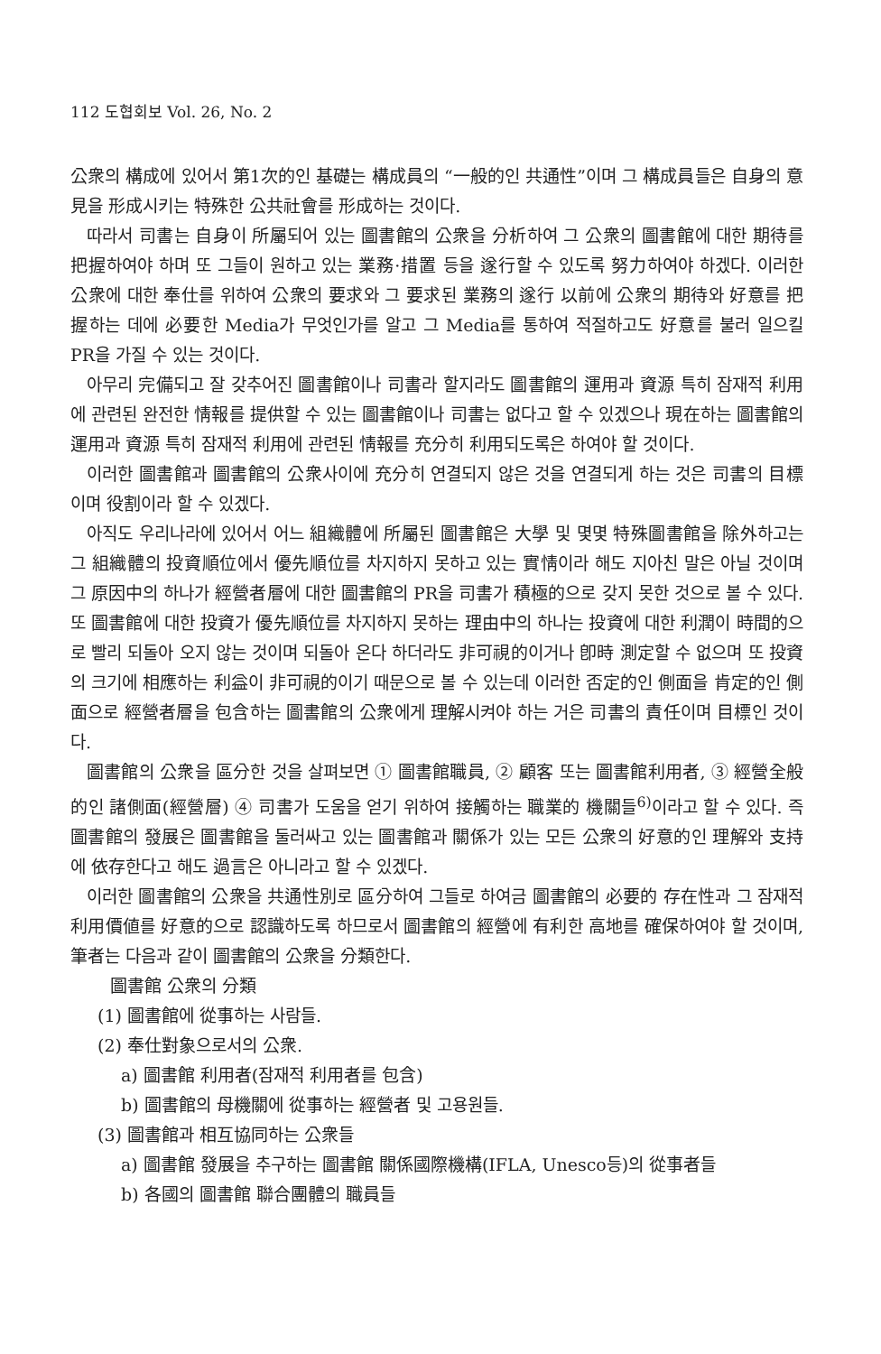112 도협회보 Vol. 26, No. 2
公衆의 構成에 있어서 第1次的인 基礎는 構成員의 “一般的인 共通性”이며 그 構成員들은 自身의 意見을 形成시키는 特殊한 公共社會를 形成하는 것이다.
따라서 司書는 自身이 所屬되어 있는 圖書館의 公衆을 分析하여 그 公衆의 圖書館에 대한 期待를 把握하여야 하며 또 그들이 원하고 있는 業務·措置 등을 遂行할 수 있도록 努力하여야 하겠다. 이러한 公衆에 대한 奉仕를 위하여 公衆의 要求와 그 要求된 業務의 遂行 以前에 公衆의 期待와 好意를 把握하는 데에 必要한 Media가 무엇인가를 알고 그 Media를 통하여 적절하고도 好意를 불러 일으킬 PR을 가질 수 있는 것이다.
아무리 完備되고 잘 갖추어진 圖書館이나 司書라 할지라도 圖書館의 運用과 資源 특히 잠재적 利用에 관련된 완전한 情報를 提供할 수 있는 圖書館이나 司書는 없다고 할 수 있겠으나 現在하는 圖書館의 運用과 資源 특히 잠재적 利用에 관련된 情報를 充分히 利用되도록은 하여야 할 것이다.
이러한 圖書館과 圖書館의 公衆사이에 充分히 연결되지 않은 것을 연결되게 하는 것은 司書의 目標이며 役割이라 할 수 있겠다.
아직도 우리나라에 있어서 어느 組織體에 所屬된 圖書館은 大學 및 몇몇 特殊圖書館을 除外하고는 그 組織體의 投資順位에서 優先順位를 차지하지 못하고 있는 實情이라 해도 지아친 말은 아닐 것이며 그 原因中의 하나가 經營者層에 대한 圖書館의 PR을 司書가 積極的으로 갖지 못한 것으로 볼 수 있다. 또 圖書館에 대한 投資가 優先順位를 차지하지 못하는 理由中의 하나는 投資에 대한 利潤이 時間的으로 빨리 되돌아 오지 않는 것이며 되돌아 온다 하더라도 非可視的이거나 卽時 測定할 수 없으며 또 投資의 크기에 相應하는 利益이 非可視的이기 때문으로 볼 수 있는데 이러한 否定的인 側面을 肯定的인 側面으로 經營者層을 包含하는 圖書館의 公衆에게 理解시켜야 하는 거은 司書의 責任이며 目標인 것이다.
圖書館의 公衆을 區分한 것을 살펴보면 ① 圖書館職員, ② 顧客 또는 圖書館利用者, ③ 經營全般的인 諸側面(經營層) ④ 司書가 도움을 얻기 위하여 接觸하는 職業的 機關들<sup>6)</sup>이라고 할 수 있다. 즉 圖書館의 發展은 圖書館을 둘러싸고 있는 圖書館과 關係가 있는 모든 公衆의 好意的인 理解와 支持에 依存한다고 해도 過言은 아니라고 할 수 있겠다.
이러한 圖書館의 公衆을 共通性別로 區分하여 그들로 하여금 圖書館의 必要的 存在性과 그 잠재적 利用價値를 好意的으로 認識하도록 하므로서 圖書館의 經營에 有利한 高地를 確保하여야 할 것이며, 筆者는 다음과 같이 圖書館의 公衆을 分類한다.
圖書館 公衆의 分類
(1) 圖書館에 從事하는 사람들.
(2) 奉仕對象으로서의 公衆.
a) 圖書館 利用者(잠재적 利用者를 包含)
b) 圖書館의 母機關에 從事하는 經營者 및 고용원들.
(3) 圖書館과 相互協同하는 公衆들
a) 圖書館 發展을 추구하는 圖書館 關係國際機構(IFLA, Unesco등)의 從事者들
b) 各國의 圖書館 聯合團體의 職員들